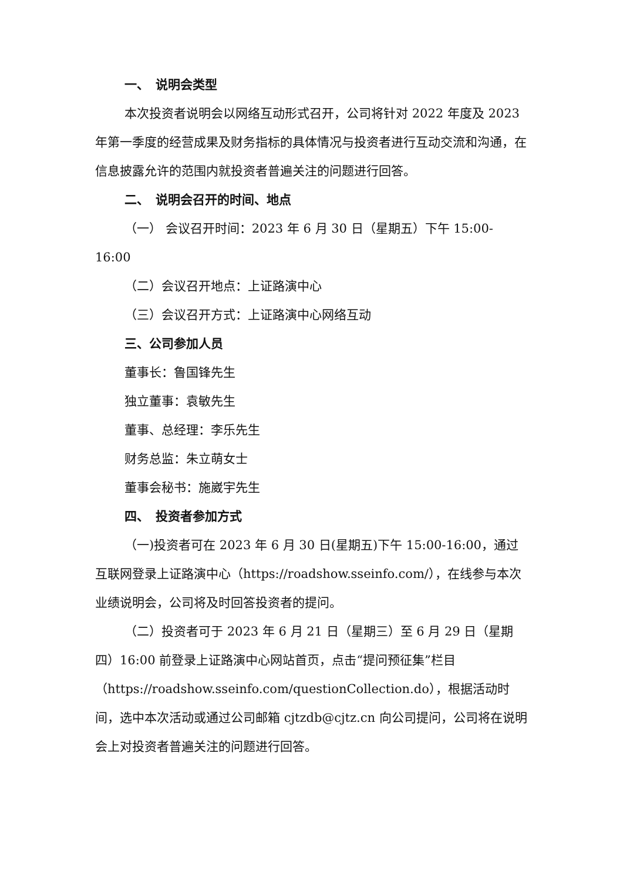一、　说明会类型
本次投资者说明会以网络互动形式召开，公司将针对 2022 年度及 2023 年第一季度的经营成果及财务指标的具体情况与投资者进行互动交流和沟通，在信息披露允许的范围内就投资者普遍关注的问题进行回答。
二、　说明会召开的时间、地点
（一） 会议召开时间：2023 年 6 月 30 日（星期五）下午 15:00-16:00
（二）会议召开地点：上证路演中心
（三）会议召开方式：上证路演中心网络互动
三、公司参加人员
董事长：鲁国锋先生
独立董事：袁敏先生
董事、总经理：李乐先生
财务总监：朱立萌女士
董事会秘书：施崴宇先生
四、　投资者参加方式
（一)投资者可在 2023 年 6 月 30 日(星期五)下午 15:00-16:00，通过互联网登录上证路演中心（https://roadshow.sseinfo.com/），在线参与本次业绩说明会，公司将及时回答投资者的提问。
（二）投资者可于 2023 年 6 月 21 日（星期三）至 6 月 29 日（星期四）16:00 前登录上证路演中心网站首页，点击“提问预征集”栏目（https://roadshow.sseinfo.com/questionCollection.do），根据活动时间，选中本次活动或通过公司邮箱 cjtzdb@cjtz.cn 向公司提问，公司将在说明会上对投资者普遍关注的问题进行回答。